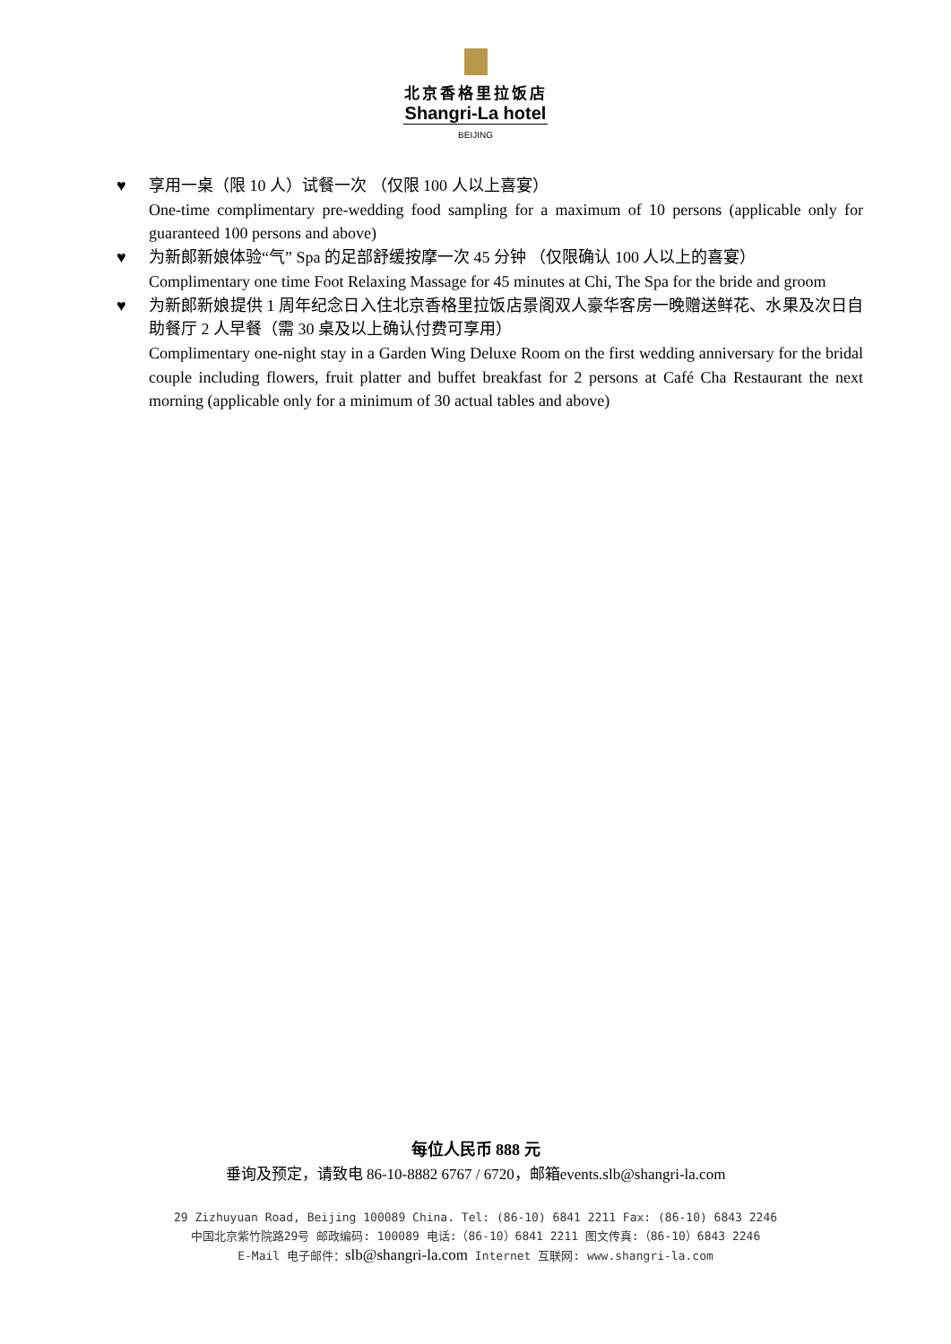北京香格里拉饭店
Shangri-La hotel
BEIJING
♥ 享用一桌（限 10 人）试餐一次 （仅限 100 人以上喜宴）
One-time complimentary pre-wedding food sampling for a maximum of 10 persons (applicable only for guaranteed 100 persons and above)
♥ 为新郎新娘体验“气” Spa 的足部舒缓按摩一次 45 分钟 （仅限确认 100 人以上的喜宴）
Complimentary one time Foot Relaxing Massage for 45 minutes at Chi, The Spa for the bride and groom
♥ 为新郎新娘提供 1 周年纪念日入住北京香格里拉饭店景阁双人豪华客房一晚赠送鲜花、水果及次日自助餐厅 2 人早餐（需 30 桌及以上确认付费可享用）
Complimentary one-night stay in a Garden Wing Deluxe Room on the first wedding anniversary for the bridal couple including flowers, fruit platter and buffet breakfast for 2 persons at Café Cha Restaurant the next morning (applicable only for a minimum of 30 actual tables and above)
每位人民币 888 元
垂询及预定，请致电 86-10-8882 6767 / 6720，邮箱events.slb@shangri-la.com
29 Zizhuyuan Road, Beijing 100089 China. Tel: (86-10) 6841 2211 Fax: (86-10) 6843 2246
中国北京紫竹院路29号 邮政编码: 100089 电话:（86-10）6841 2211 图文传真:（86-10）6843 2246
E-Mail 电子邮件：slb@shangri-la.com Internet 互联网: www.shangri-la.com